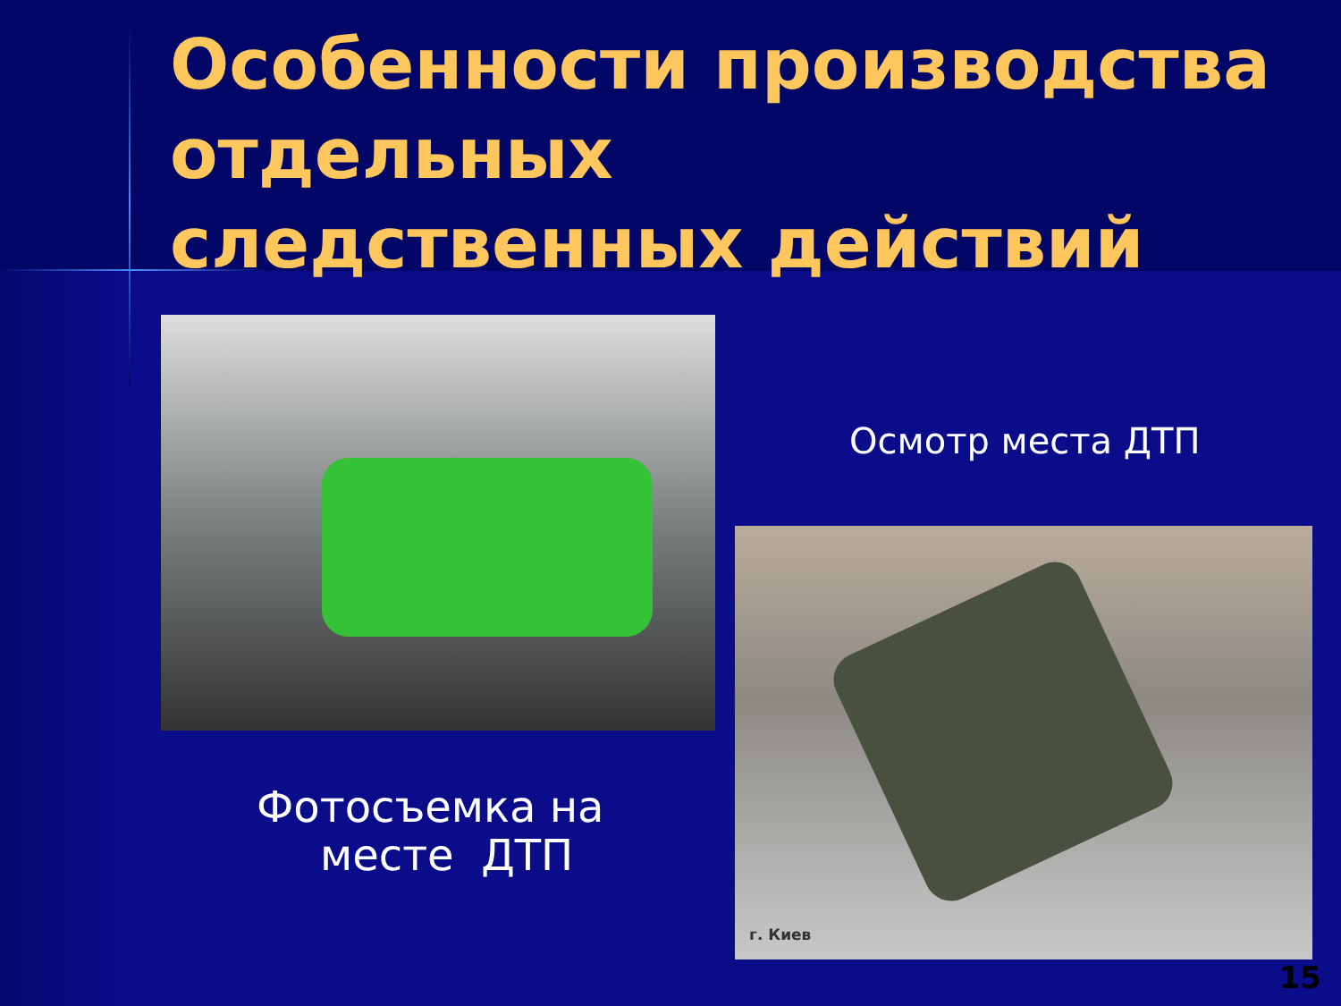Особенности производства отдельных
следственных действий
Осмотр места ДТП
г. Киев
Фотосъемка на
месте ДТП
15